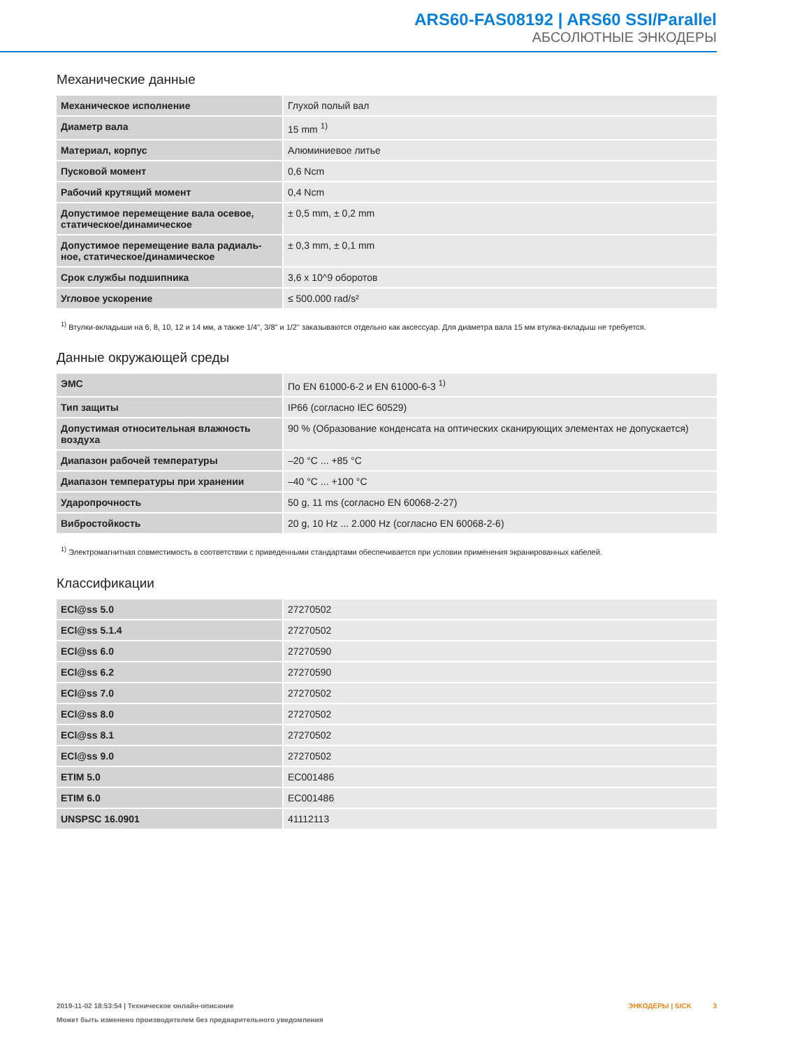ARS60-FAS08192 | ARS60 SSI/Parallel
АБСОЛЮТНЫЕ ЭНКОДЕРЫ
Механические данные
| Механическое исполнение | Глухой полый вал |
| Диаметр вала | 15 mm <sup>1)</sup> |
| Материал, корпус | Алюминиевое литье |
| Пусковой момент | 0,6 Ncm |
| Рабочий крутящий момент | 0,4 Ncm |
| Допустимое перемещение вала осевое, статическое/динамическое | ± 0,5 mm, ± 0,2 mm |
| Допустимое перемещение вала радиаль­ное, статическое/динамическое | ± 0,3 mm, ± 0,1 mm |
| Срок службы подшипника | 3,6 x 10^9 оборотов |
| Угловое ускорение | ≤ 500.000 rad/s² |
<sup>1)</sup> Втулки-вкладыши на 6, 8, 10, 12 и 14 мм, а также 1/4", 3/8" и 1/2" заказываются отдельно как аксессуар. Для диаметра вала 15 мм втулка-вкладыш не требу­ется.
Данные окружающей среды
| ЭМС | По EN 61000-6-2 и EN 61000-6-3 <sup>1)</sup> |
| Тип защиты | IP66 (согласно IEC 60529) |
| Допустимая относительная влажность воздуха | 90 % (Образование конденсата на оптических сканирующих элементах не допускается) |
| Диапазон рабочей температуры | –20 °C ... +85 °C |
| Диапазон температуры при хранении | –40 °C ... +100 °C |
| Ударопрочность | 50 g, 11 ms (согласно EN 60068-2-27) |
| Вибростойкость | 20 g, 10 Hz ... 2.000 Hz (согласно EN 60068-2-6) |
<sup>1)</sup> Электромагнитная совместимость в соответствии с приведенными стандартами обеспечивается при условии применения экранированных кабелей.
Классификации
| ECl@ss 5.0 | 27270502 |
| ECl@ss 5.1.4 | 27270502 |
| ECl@ss 6.0 | 27270590 |
| ECl@ss 6.2 | 27270590 |
| ECl@ss 7.0 | 27270502 |
| ECl@ss 8.0 | 27270502 |
| ECl@ss 8.1 | 27270502 |
| ECl@ss 9.0 | 27270502 |
| ETIM 5.0 | EC001486 |
| ETIM 6.0 | EC001486 |
| UNSPSC 16.0901 | 41112113 |
ЭНКОДЕРЫ | SICK 3 2019-11-02 18:53:54 | Техническое онлайн-описание
Может быть изменено производителем без предварительного уведомления